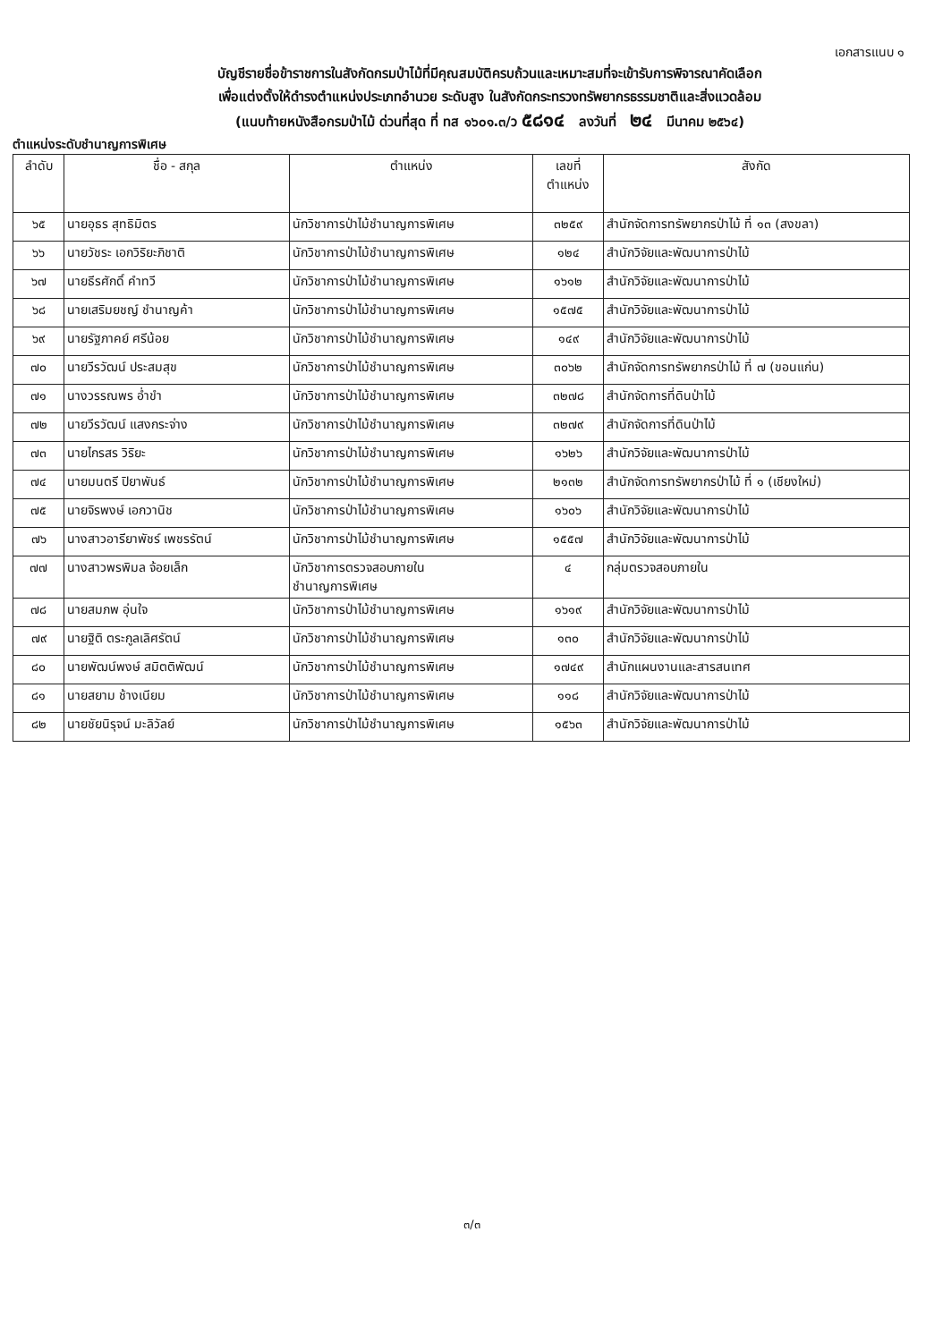เอกสารแนบ ๑
บัญชีรายชื่อข้าราชการในสังกัดกรมป่าไม้ที่มีคุณสมบัติครบถ้วนและเหมาะสมที่จะเข้ารับการพิจารณาคัดเลือก
เพื่อแต่งตั้งให้ดำรงตำแหน่งประเภทอำนวย ระดับสูง ในสังกัดกระทรวงทรัพยากรธรรมชาติและสิ่งแวดล้อม
(แนบท้ายหนังสือกรมป่าไม้ ด่วนที่สุด ที่ ทส ๑๖๐๑.๓/ว ๕๘๑๔ ลงวันที่ ๒๔ มีนาคม ๒๕๖๔)
ตำแหน่งระดับชำนาญการพิเศษ
| ลำดับ | ชื่อ - สกุล | ตำแหน่ง | เลขที่ ตำแหน่ง | สังกัด |
| --- | --- | --- | --- | --- |
| ๖๕ | นายอุธร สุทธิมิตร | นักวิชาการป่าไม้ชำนาญการพิเศษ | ๓๒๕๙ | สำนักจัดการทรัพยากรป่าไม้ ที่ ๑๓ (สงขลา) |
| ๖๖ | นายวัชระ เอกวิริยะภิชาติ | นักวิชาการป่าไม้ชำนาญการพิเศษ | ๑๒๔ | สำนักวิจัยและพัฒนาการป่าไม้ |
| ๖๗ | นายธีรศักดิ์ คำทวี | นักวิชาการป่าไม้ชำนาญการพิเศษ | ๑๖๑๒ | สำนักวิจัยและพัฒนาการป่าไม้ |
| ๖๘ | นายเสริมยชญ์ ชำนาญค้า | นักวิชาการป่าไม้ชำนาญการพิเศษ | ๑๕๗๕ | สำนักวิจัยและพัฒนาการป่าไม้ |
| ๖๙ | นายรัฐภาคย์ ศรีน้อย | นักวิชาการป่าไม้ชำนาญการพิเศษ | ๑๔๙ | สำนักวิจัยและพัฒนาการป่าไม้ |
| ๗๐ | นายวีรวัฒน์ ประสมสุข | นักวิชาการป่าไม้ชำนาญการพิเศษ | ๓๐๖๒ | สำนักจัดการทรัพยากรป่าไม้ ที่ ๗ (ขอนแก่น) |
| ๗๑ | นางวรรณพร อ่ำขำ | นักวิชาการป่าไม้ชำนาญการพิเศษ | ๓๒๗๘ | สำนักจัดการที่ดินป่าไม้ |
| ๗๒ | นายวีรวัฒน์ แสงกระจ่าง | นักวิชาการป่าไม้ชำนาญการพิเศษ | ๓๒๗๙ | สำนักจัดการที่ดินป่าไม้ |
| ๗๓ | นายไกรสร วิริยะ | นักวิชาการป่าไม้ชำนาญการพิเศษ | ๑๖๒๖ | สำนักวิจัยและพัฒนาการป่าไม้ |
| ๗๔ | นายมนตรี ปิยาพันธ์ | นักวิชาการป่าไม้ชำนาญการพิเศษ | ๒๑๓๒ | สำนักจัดการทรัพยากรป่าไม้ ที่ ๑ (เชียงใหม่) |
| ๗๕ | นายจิรพงษ์ เอกวานิช | นักวิชาการป่าไม้ชำนาญการพิเศษ | ๑๖๐๖ | สำนักวิจัยและพัฒนาการป่าไม้ |
| ๗๖ | นางสาวอารียาพัชร์ เพชรรัตน์ | นักวิชาการป่าไม้ชำนาญการพิเศษ | ๑๕๕๗ | สำนักวิจัยและพัฒนาการป่าไม้ |
| ๗๗ | นางสาวพรพิมล จ้อยเล็ก | นักวิชาการตรวจสอบภายใน ชำนาญการพิเศษ | ๔ | กลุ่มตรวจสอบภายใน |
| ๗๘ | นายสมภพ อุ่นใจ | นักวิชาการป่าไม้ชำนาญการพิเศษ | ๑๖๑๙ | สำนักวิจัยและพัฒนาการป่าไม้ |
| ๗๙ | นายฐิติ ตระกูลเลิศรัตน์ | นักวิชาการป่าไม้ชำนาญการพิเศษ | ๑๓๐ | สำนักวิจัยและพัฒนาการป่าไม้ |
| ๘๐ | นายพัฒน์พงษ์ สมิตติพัฒน์ | นักวิชาการป่าไม้ชำนาญการพิเศษ | ๑๗๔๙ | สำนักแผนงานและสารสนเทศ |
| ๘๑ | นายสยาม ช้างเนียม | นักวิชาการป่าไม้ชำนาญการพิเศษ | ๑๑๘ | สำนักวิจัยและพัฒนาการป่าไม้ |
| ๘๒ | นายชัยนิรุจน์ มะลิวัลย์ | นักวิชาการป่าไม้ชำนาญการพิเศษ | ๑๕๖๓ | สำนักวิจัยและพัฒนาการป่าไม้ |
๓/๓